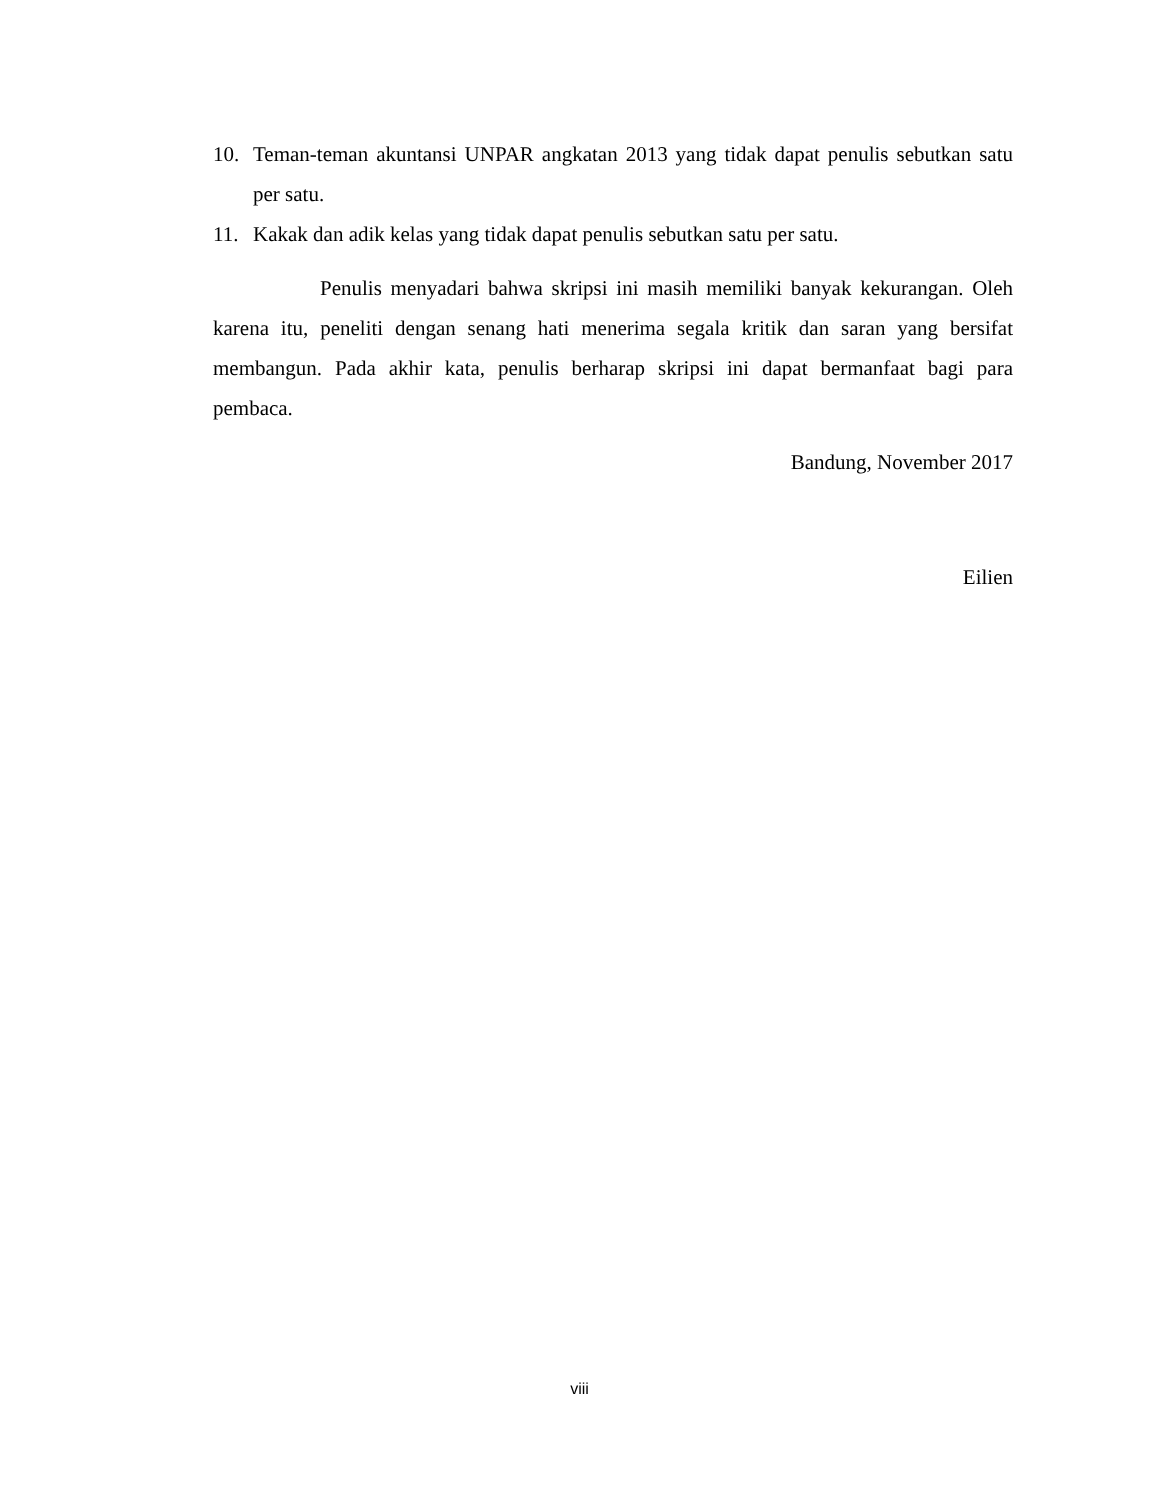10. Teman-teman akuntansi UNPAR angkatan 2013 yang tidak dapat penulis sebutkan satu per satu.
11. Kakak dan adik kelas yang tidak dapat penulis sebutkan satu per satu.
Penulis menyadari bahwa skripsi ini masih memiliki banyak kekurangan. Oleh karena itu, peneliti dengan senang hati menerima segala kritik dan saran yang bersifat membangun. Pada akhir kata, penulis berharap skripsi ini dapat bermanfaat bagi para pembaca.
Bandung, November 2017
Eilien
viii